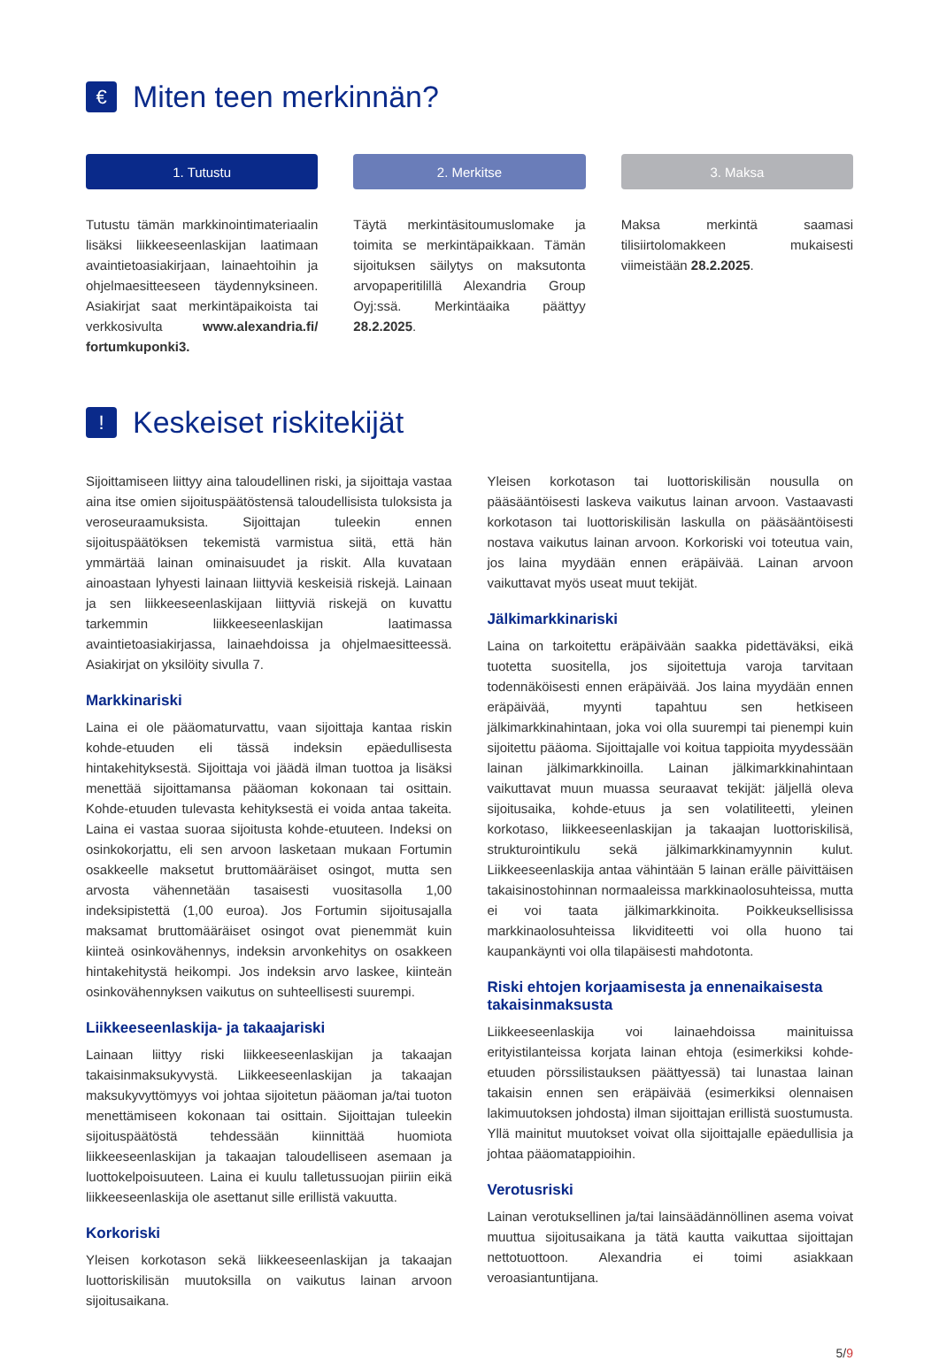€ Miten teen merkinnän?
1. Tutustu
Tutustu tämän markkinointimateriaalin lisäksi liikkeeseenlaskijan laatimaan avaintietoasiakirjaan, lainaehtoihin ja ohjelmaesitteeseen täydennyksineen. Asiakirjat saat merkintäpaikoista tai verkkosivulta www.alexandria.fi/ fortumkuponki3.
2. Merkitse
Täytä merkintäsitoumuslomake ja toimita se merkintäpaikkaan. Tämän sijoituksen säilytys on maksutonta arvopaperitilillä Alexandria Group Oyj:ssä. Merkintäaika päättyy 28.2.2025.
3. Maksa
Maksa merkintä saamasi tilisiirtolomakkeen mukaisesti viimeistään 28.2.2025.
! Keskeiset riskitekijät
Sijoittamiseen liittyy aina taloudellinen riski, ja sijoittaja vastaa aina itse omien sijoituspäätöstensä taloudellisista tuloksista ja veroseuraamuksista. Sijoittajan tuleekin ennen sijoituspäätöksen tekemistä varmistua siitä, että hän ymmärtää lainan ominaisuudet ja riskit. Alla kuvataan ainoastaan lyhyesti lainaan liittyviä keskeisiä riskejä. Lainaan ja sen liikkeeseenlaskijaan liittyviä riskejä on kuvattu tarkemmin liikkeeseenlaskijan laatimassa avaintietoasiakirjassa, lainaehdoissa ja ohjelmaesitteessä. Asiakirjat on yksilöity sivulla 7.
Markkinariski
Laina ei ole pääomaturvattu, vaan sijoittaja kantaa riskin kohde-etuuden eli tässä indeksin epäedullisesta hintakehityksestä. Sijoittaja voi jäädä ilman tuottoa ja lisäksi menettää sijoittamansa pääoman kokonaan tai osittain. Kohde-etuuden tulevasta kehityksestä ei voida antaa takeita. Laina ei vastaa suoraa sijoitusta kohde-etuuteen. Indeksi on osinkokorjattu, eli sen arvoon lasketaan mukaan Fortumin osakkeelle maksetut bruttomääräiset osingot, mutta sen arvosta vähennetään tasaisesti vuositasolla 1,00 indeksipistettä (1,00 euroa). Jos Fortumin sijoitusajalla maksamat bruttomääräiset osingot ovat pienemmät kuin kiinteä osinkovähennys, indeksin arvonkehitys on osakkeen hintakehitystä heikompi. Jos indeksin arvo laskee, kiinteän osinkovähennyksen vaikutus on suhteellisesti suurempi.
Liikkeeseenlaskija- ja takaajariski
Lainaan liittyy riski liikkeeseenlaskijan ja takaajan takaisinmaksukyvystä. Liikkeeseenlaskijan ja takaajan maksukyvyttömyys voi johtaa sijoitetun pääoman ja/tai tuoton menettämiseen kokonaan tai osittain. Sijoittajan tuleekin sijoituspäätöstä tehdessään kiinnittää huomiota liikkeeseenlaskijan ja takaajan taloudelliseen asemaan ja luottokelpoisuuteen. Laina ei kuulu talletussuojan piiriin eikä liikkeeseenlaskija ole asettanut sille erillistä vakuutta.
Korkoriski
Yleisen korkotason sekä liikkeeseenlaskijan ja takaajan luottoriskilisän muutoksilla on vaikutus lainan arvoon sijoitusaikana.
Yleisen korkotason tai luottoriskilisän nousulla on pääsääntöisesti laskeva vaikutus lainan arvoon. Vastaavasti korkotason tai luottoriskilisän laskulla on pääsääntöisesti nostava vaikutus lainan arvoon. Korkoriski voi toteutua vain, jos laina myydään ennen eräpäivää. Lainan arvoon vaikuttavat myös useat muut tekijät.
Jälkimarkkinariski
Laina on tarkoitettu eräpäivään saakka pidettäväksi, eikä tuotetta suositella, jos sijoitettuja varoja tarvitaan todennäköisesti ennen eräpäivää. Jos laina myydään ennen eräpäivää, myynti tapahtuu sen hetkiseen jälkimarkkinahintaan, joka voi olla suurempi tai pienempi kuin sijoitettu pääoma. Sijoittajalle voi koitua tappioita myydessään lainan jälkimarkkinoilla. Lainan jälkimarkkinahintaan vaikuttavat muun muassa seuraavat tekijät: jäljellä oleva sijoitusaika, kohde-etuus ja sen volatiliteetti, yleinen korkotaso, liikkeeseenlaskijan ja takaajan luottoriskilisä, strukturointikulu sekä jälkimarkkinamyynnin kulut. Liikkeeseenlaskija antaa vähintään 5 lainan erälle päivittäisen takaisinostohinnan normaaleissa markkinaolosuhteissa, mutta ei voi taata jälkimarkkinoita. Poikkeuksellisissa markkinaolosuhteissa likviditeetti voi olla huono tai kaupankäynti voi olla tilapäisesti mahdotonta.
Riski ehtojen korjaamisesta ja ennenaikaisesta takaisinmaksusta
Liikkeeseenlaskija voi lainaehdoissa mainituissa erityistilanteissa korjata lainan ehtoja (esimerkiksi kohde-etuuden pörssilistauksen päättyessä) tai lunastaa lainan takaisin ennen sen eräpäivää (esimerkiksi olennaisen lakimuutoksen johdosta) ilman sijoittajan erillistä suostumusta. Yllä mainitut muutokset voivat olla sijoittajalle epäedullisia ja johtaa pääomatappioihin.
Verotusriski
Lainan verotuksellinen ja/tai lainsäädännöllinen asema voivat muuttua sijoitusaikana ja tätä kautta vaikuttaa sijoittajan nettotuottoon. Alexandria ei toimi asiakkaan veroasiantuntijana.
5/9